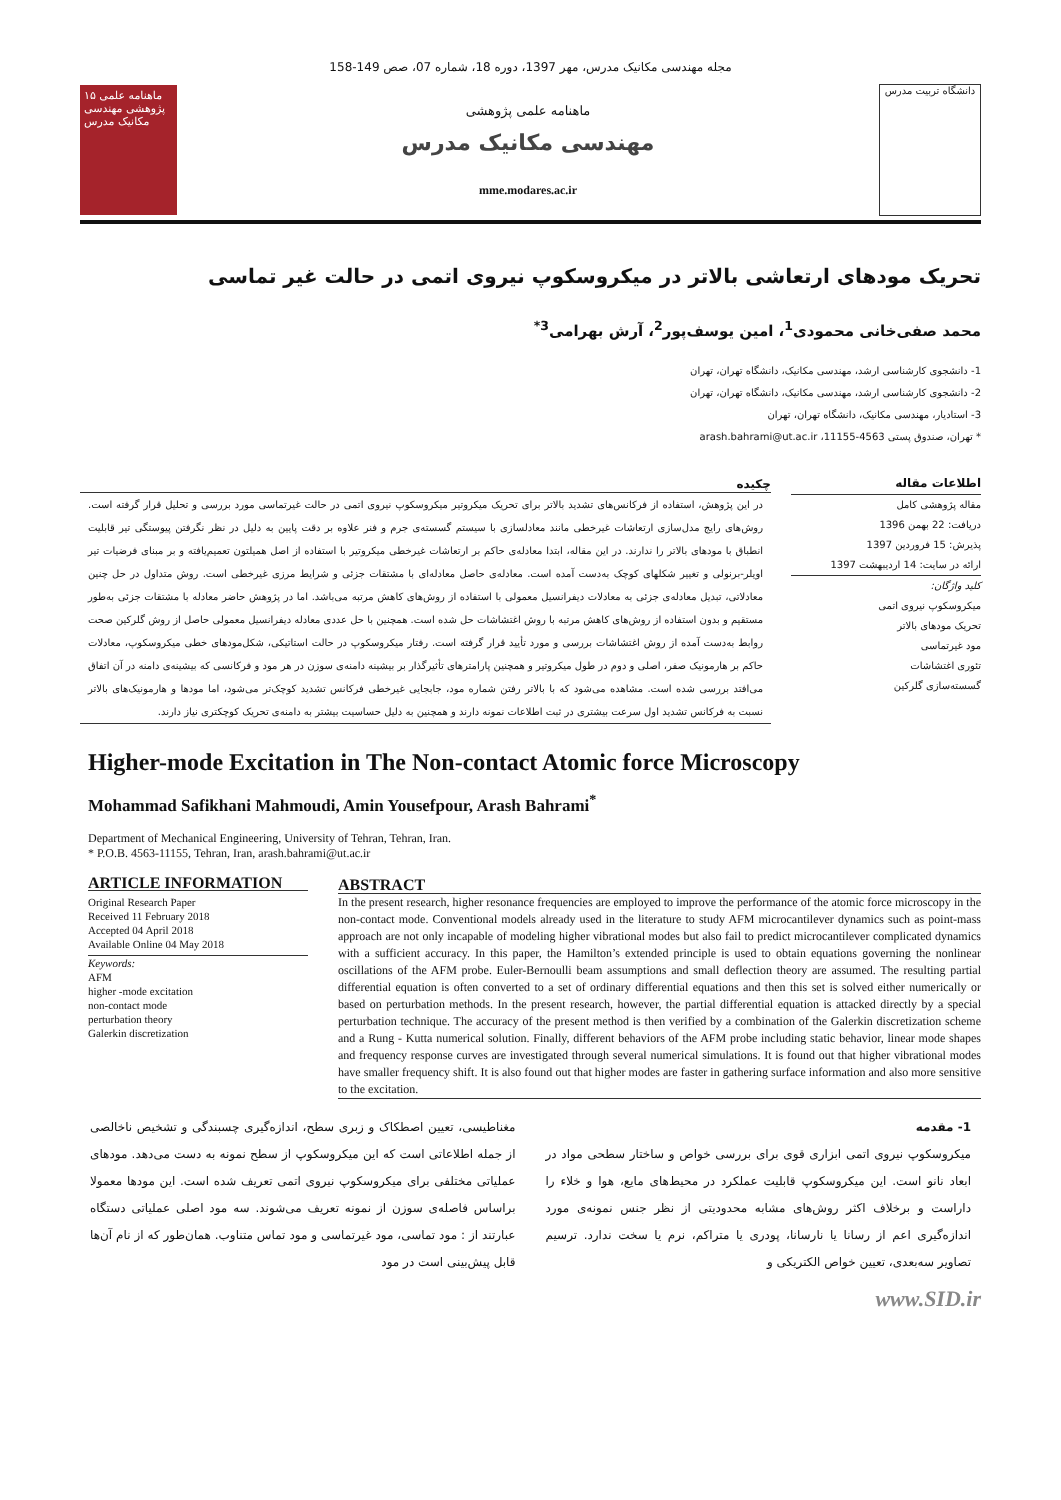مجله مهندسی مکانیک مدرس، مهر 1397، دوره 18، شماره 07، صص 149-158
۱۵ ماهنامه علمی پژوهشی مهندسی مکانیک مدرس
ماهنامه علمی پژوهشی
مهندسی مکانیک مدرس
mme.modares.ac.ir
دانشگاه تربیت مدرس
تحریک مودهای ارتعاشی بالاتر در میکروسکوپ نیروی اتمی در حالت غیر تماسی
محمد صفی‌خانی محمودی<sup>1</sup>، امین یوسف‌پور<sup>2</sup>، آرش بهرامی<sup>3*</sup>
1- دانشجوی کارشناسی ارشد، مهندسی مکانیک، دانشگاه تهران، تهران
2- دانشجوی کارشناسی ارشد، مهندسی مکانیک، دانشگاه تهران، تهران
3- استادیار، مهندسی مکانیک، دانشگاه تهران، تهران
* تهران، صندوق پستی 4563-11155، arash.bahrami@ut.ac.ir
اطلاعات مقاله
مقاله پژوهشی کامل
دریافت: 22 بهمن 1396
پذیرش: 15 فروردین 1397
ارائه در سایت: 14 اردیبهشت 1397
کلید واژگان:
میکروسکوپ نیروی اتمی
تحریک مودهای بالاتر
مود غیرتماسی
تئوری اغتشاشات
گسسته‌سازی گلرکین
چکیده
در این پژوهش، استفاده از فرکانس‌های تشدید بالاتر برای تحریک میکروتیر میکروسکوپ نیروی اتمی در حالت غیرتماسی مورد بررسی و تحلیل قرار گرفته است. روش‌های رایج مدل‌سازی ارتعاشات غیرخطی مانند معادلسازی با سیستم گسسته‌ی جرم و فنر علاوه بر دقت پایین به دلیل در نظر نگرفتن پیوستگی تیر قابلیت انطباق با مودهای بالاتر را ندارند. در این مقاله، ابتدا معادله‌ی حاکم بر ارتعاشات غیرخطی میکروتیر با استفاده از اصل همیلتون تعمیم‌یافته و بر مبنای فرضیات تیر اویلر-برنولی و تغییر شکلهای کوچک به‌دست آمده است. معادله‌ی حاصل معادله‌ای با مشتقات جزئی و شرایط مرزی غیرخطی است. روش متداول در حل چنین معادلاتی، تبدیل معادله‌ی جزئی به معادلات دیفرانسیل معمولی با استفاده از روش‌های کاهش مرتبه می‌باشد. اما در پژوهش حاضر معادله با مشتقات جزئی به‌طور مستقیم و بدون استفاده از روش‌های کاهش مرتبه با روش اغتشاشات حل شده است. همچنین با حل عددی معادله دیفرانسیل معمولی حاصل از روش گلرکین صحت روابط به‌دست آمده از روش اغتشاشات بررسی و مورد تأیید قرار گرفته است. رفتار میکروسکوپ در حالت استاتیکی، شکل‌مودهای خطی میکروسکوپ، معادلات حاکم بر هارمونیک صفر، اصلی و دوم در طول میکروتیر و همچنین پارامترهای تأثیرگذار بر بیشینه دامنه‌ی سوزن در هر مود و فرکانسی که بیشینه‌ی دامنه در آن اتفاق می‌افتد بررسی شده است. مشاهده می‌شود که با بالاتر رفتن شماره مود، جابجایی غیرخطی فرکانس تشدید کوچک‌تر می‌شود، اما مودها و هارمونیک‌های بالاتر نسبت به فرکانس تشدید اول سرعت بیشتری در ثبت اطلاعات نمونه دارند و همچنین به دلیل حساسیت بیشتر به دامنه‌ی تحریک کوچکتری نیاز دارند.
Higher-mode Excitation in The Non-contact Atomic force Microscopy
Mohammad Safikhani Mahmoudi, Amin Yousefpour, Arash Bahrami<sup>*</sup>
Department of Mechanical Engineering, University of Tehran, Tehran, Iran.
* P.O.B. 4563-11155, Tehran, Iran, arash.bahrami@ut.ac.ir
ARTICLE INFORMATION
Original Research Paper
Received 11 February 2018
Accepted 04 April 2018
Available Online 04 May 2018
Keywords:
AFM
higher -mode excitation
non-contact mode
perturbation theory
Galerkin discretization
ABSTRACT
In the present research, higher resonance frequencies are employed to improve the performance of the atomic force microscopy in the non-contact mode. Conventional models already used in the literature to study AFM microcantilever dynamics such as point-mass approach are not only incapable of modeling higher vibrational modes but also fail to predict microcantilever complicated dynamics with a sufficient accuracy. In this paper, the Hamilton’s extended principle is used to obtain equations governing the nonlinear oscillations of the AFM probe. Euler-Bernoulli beam assumptions and small deflection theory are assumed. The resulting partial differential equation is often converted to a set of ordinary differential equations and then this set is solved either numerically or based on perturbation methods. In the present research, however, the partial differential equation is attacked directly by a special perturbation technique. The accuracy of the present method is then verified by a combination of the Galerkin discretization scheme and a Rung - Kutta numerical solution. Finally, different behaviors of the AFM probe including static behavior, linear mode shapes and frequency response curves are investigated through several numerical simulations. It is found out that higher vibrational modes have smaller frequency shift. It is also found out that higher modes are faster in gathering surface information and also more sensitive to the excitation.
1- مقدمه
میکروسکوپ نیروی اتمی ابزاری قوی برای بررسی خواص و ساختار سطحی مواد در ابعاد نانو است. این میکروسکوپ قابلیت عملکرد در محیط‌های مایع، هوا و خلاء را داراست و برخلاف اکثر روش‌های مشابه محدودیتی از نظر جنس نمونه‌ی مورد اندازه‌گیری اعم از رسانا یا نارسانا، پودری یا متراکم، نرم یا سخت ندارد. ترسیم تصاویر سه‌بعدی، تعیین خواص الکتریکی و
مغناطیسی، تعیین اصطکاک و زبری سطح، اندازه‌گیری چسبندگی و تشخیص ناخالصی از جمله اطلاعاتی است که این میکروسکوپ از سطح نمونه به دست می‌دهد. مودهای عملیاتی مختلفی برای میکروسکوپ نیروی اتمی تعریف شده است. این مودها معمولا براساس فاصله‌ی سوزن از نمونه تعریف می‌شوند. سه مود اصلی عملیاتی دستگاه عبارتند از : مود تماسی، مود غیرتماسی و مود تماس متناوب. همان‌طور که از نام آن‌ها قابل پیش‌بینی است در مود
www.SID.ir